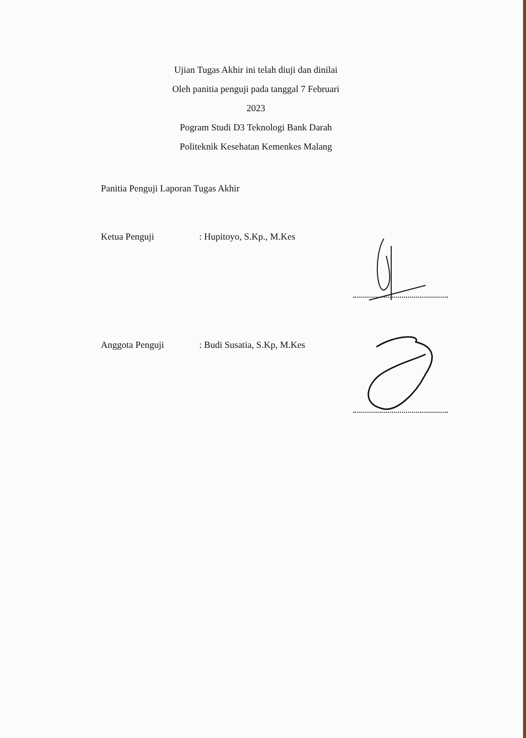Ujian Tugas Akhir ini telah diuji dan dinilai
Oleh panitia penguji pada tanggal 7 Februari 2023
Pogram Studi D3 Teknologi Bank Darah
Politeknik Kesehatan Kemenkes Malang
Panitia Penguji Laporan Tugas Akhir
Ketua Penguji : Hupitoyo, S.Kp., M.Kes
Anggota Penguji : Budi Susatia, S.Kp, M.Kes